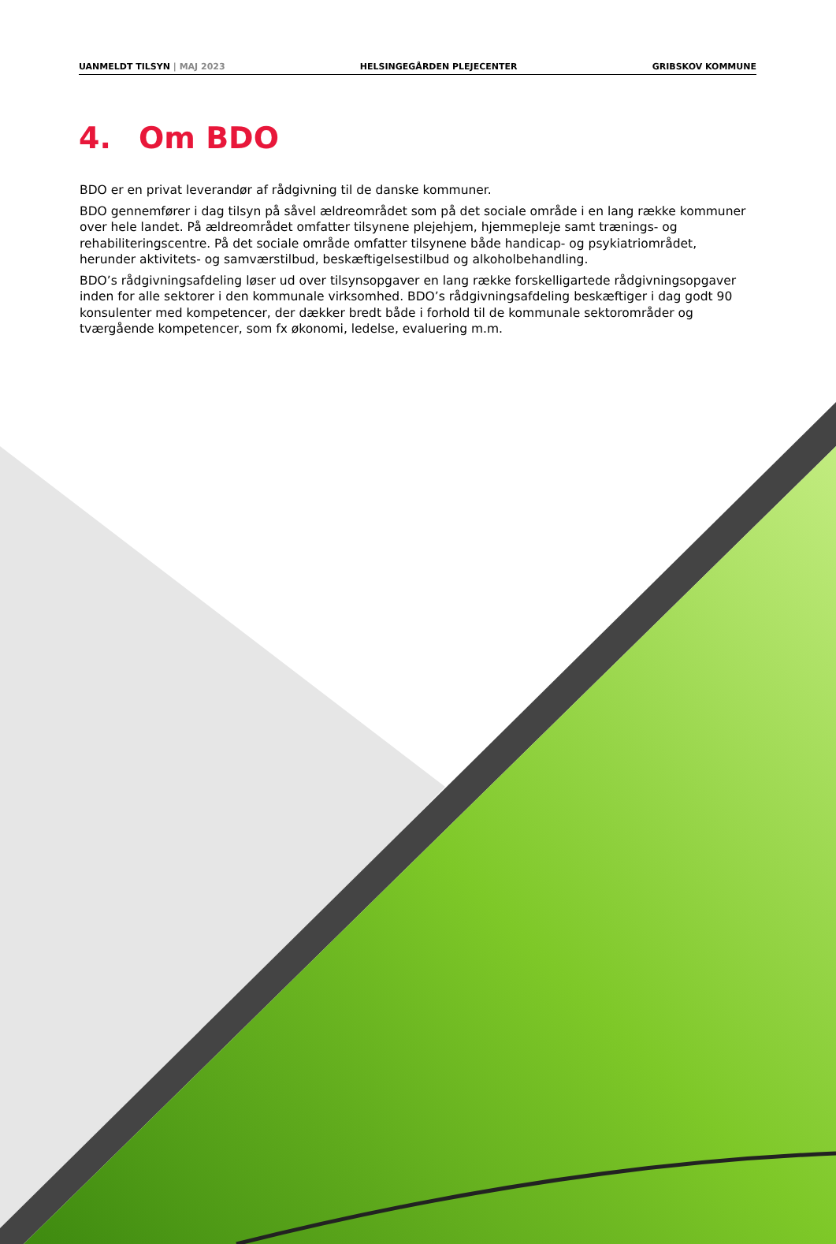UANMELDT TILSYN | MAJ 2023 HELSINGEGÅRDEN PLEJECENTER GRIBSKOV KOMMUNE
4. Om BDO
BDO er en privat leverandør af rådgivning til de danske kommuner.
BDO gennemfører i dag tilsyn på såvel ældreområdet som på det sociale område i en lang række kommuner over hele landet. På ældreområdet omfatter tilsynene plejehjem, hjemmepleje samt trænings- og rehabiliteringscentre. På det sociale område omfatter tilsynene både handicap- og psykiatriområdet, herunder aktivitets- og samværstilbud, beskæftigelsestilbud og alkoholbehandling.
BDO’s rådgivningsafdeling løser ud over tilsynsopgaver en lang række forskelligartede rådgivningsopgaver inden for alle sektorer i den kommunale virksomhed. BDO’s rådgivningsafdeling beskæftiger i dag godt 90 konsulenter med kompetencer, der dækker bredt både i forhold til de kommunale sektorområder og tværgående kompetencer, som fx økonomi, ledelse, evaluering m.m.